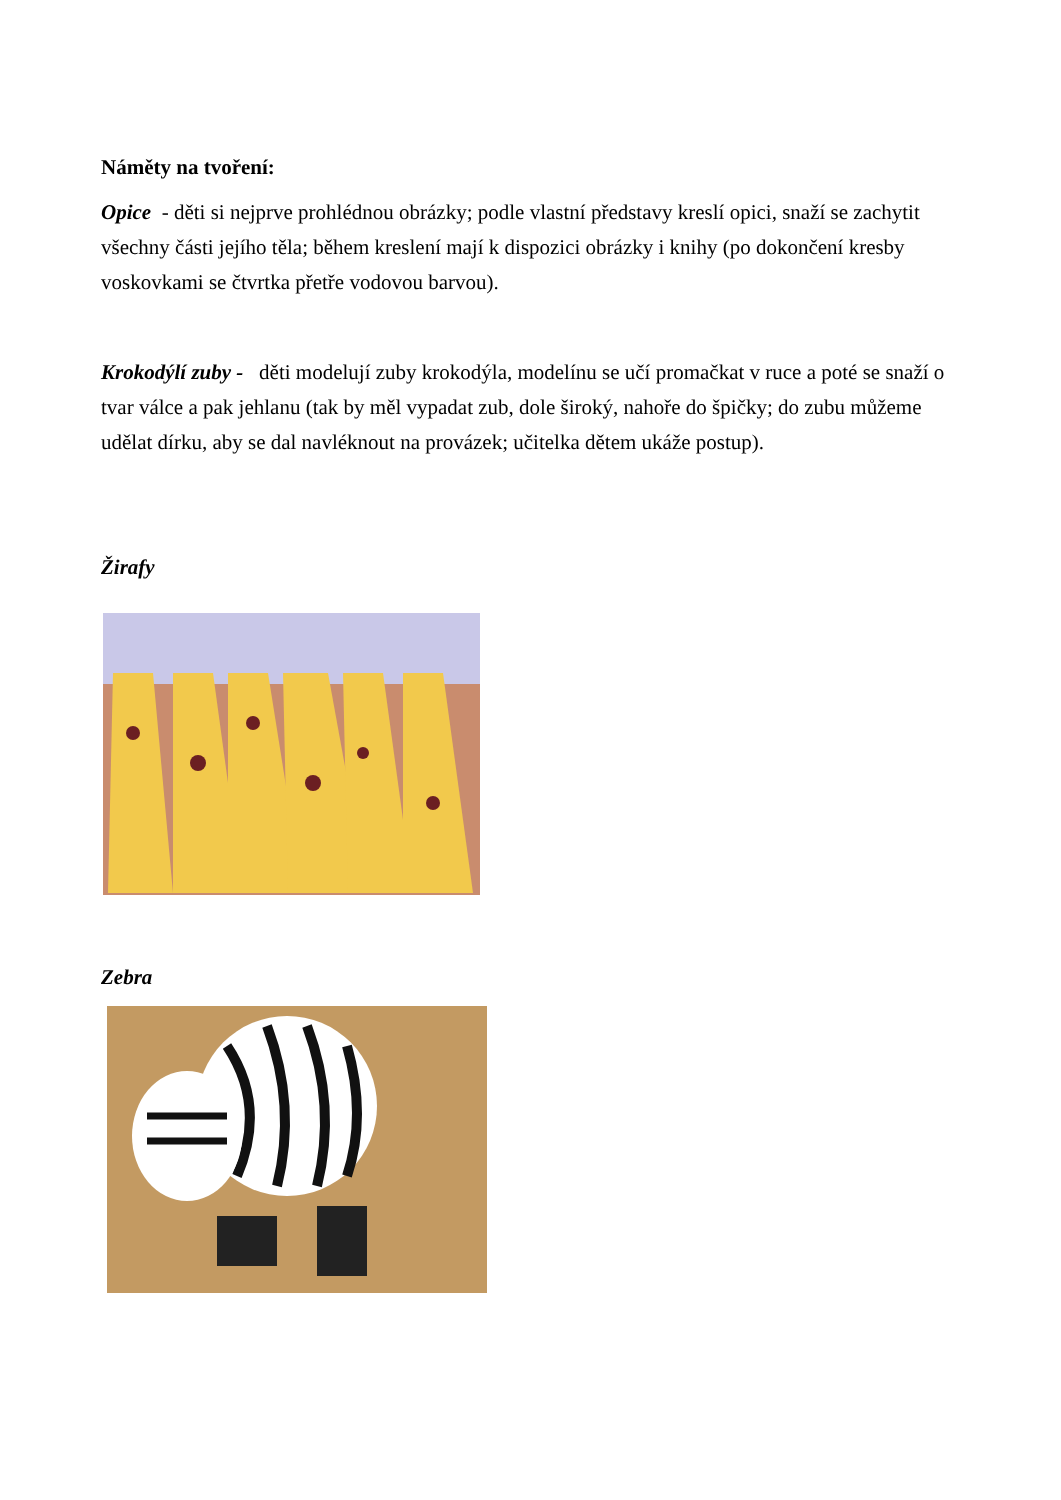Náměty na tvoření:
Opice - děti si nejprve prohlédnou obrázky; podle vlastní představy kreslí opici, snaží se zachytit všechny části jejího těla; během kreslení mají k dispozici obrázky i knihy (po dokončení kresby voskovkami se čtvrtka přetře vodovou barvou).
Krokodýlí zuby - děti modelují zuby krokodýla, modelínu se učí promačkat v ruce a poté se snaží o tvar válce a pak jehlanu (tak by měl vypadat zub, dole široký, nahoře do špičky; do zubu můžeme udělat dírku, aby se dal navléknout na provázek; učitelka dětem ukáže postup).
Žirafy
Zebra